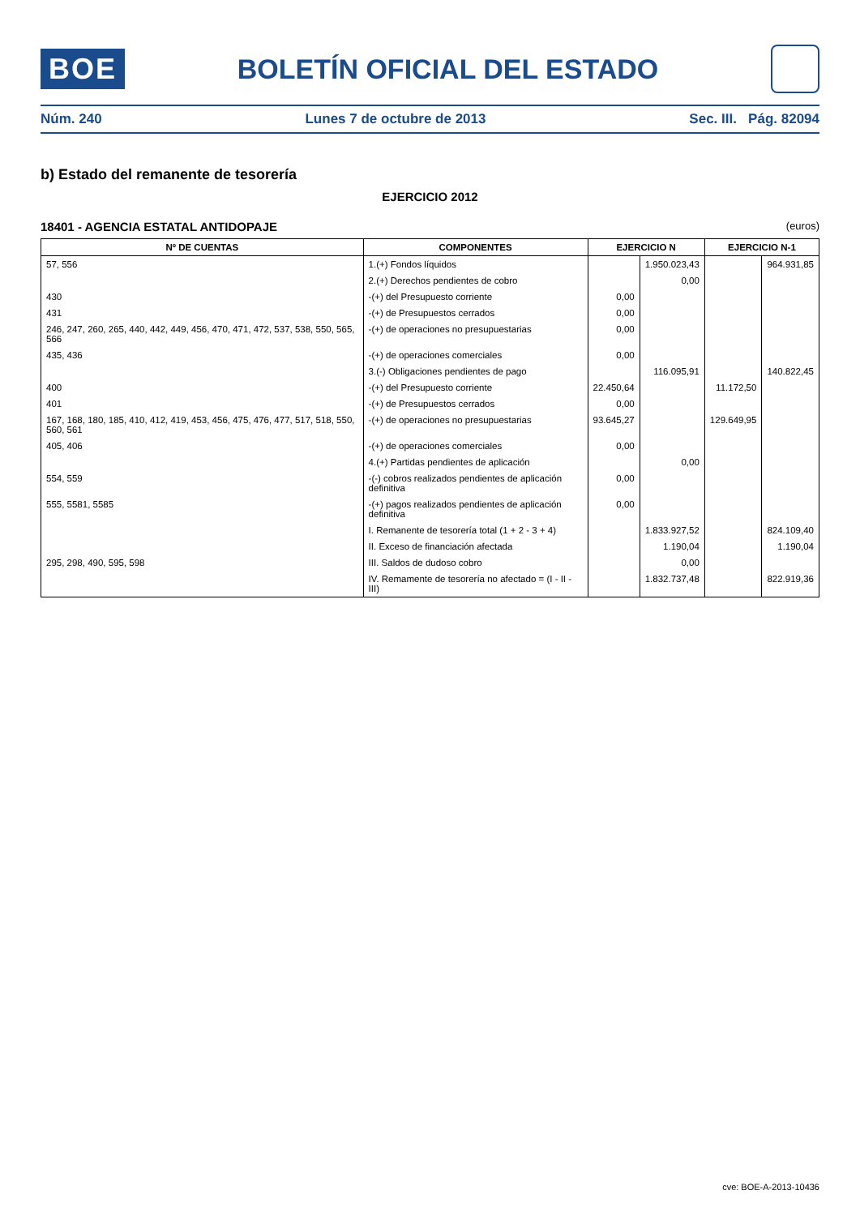BOE
BOLETÍN OFICIAL DEL ESTADO
Núm. 240 Lunes 7 de octubre de 2013 Sec. III. Pág. 82094
b) Estado del remanente de tesorería
EJERCICIO 2012
18401 - AGENCIA ESTATAL ANTIDOPAJE (euros)
| Nº DE CUENTAS | COMPONENTES | EJERCICIO N | | EJERCICIO N-1 | |
| --- | --- | --- | --- | --- | --- |
| 57, 556 | 1.(+) Fondos líquidos | | 1.950.023,43 | | 964.931,85 |
| | 2.(+) Derechos pendientes de cobro | | 0,00 | | |
| 430 | -(+) del Presupuesto corriente | 0,00 | | | |
| 431 | -(+) de Presupuestos cerrados | 0,00 | | | |
| 246, 247, 260, 265, 440, 442, 449, 456, 470, 471, 472, 537, 538, 550, 565, 566 | -(+) de operaciones no presupuestarias | 0,00 | | | |
| 435, 436 | -(+) de operaciones comerciales | 0,00 | | | |
| | 3.(-) Obligaciones pendientes de pago | | 116.095,91 | | 140.822,45 |
| 400 | -(+) del Presupuesto corriente | 22.450,64 | | 11.172,50 | |
| 401 | -(+) de Presupuestos cerrados | 0,00 | | | |
| 167, 168, 180, 185, 410, 412, 419, 453, 456, 475, 476, 477, 517, 518, 550, 560, 561 | -(+) de operaciones no presupuestarias | 93.645,27 | | 129.649,95 | |
| 405, 406 | -(+) de operaciones comerciales | 0,00 | | | |
| | 4.(+) Partidas pendientes de aplicación | | 0,00 | | |
| 554, 559 | -(-) cobros realizados pendientes de aplicación definitiva | 0,00 | | | |
| 555, 5581, 5585 | -(+) pagos realizados pendientes de aplicación definitiva | 0,00 | | | |
| | I. Remanente de tesorería total (1 + 2 - 3 + 4) | | 1.833.927,52 | | 824.109,40 |
| | II. Exceso de financiación afectada | | 1.190,04 | | 1.190,04 |
| 295, 298, 490, 595, 598 | III. Saldos de dudoso cobro | | 0,00 | | |
| | IV. Remamente de tesorería no afectado = (I - II - III) | | 1.832.737,48 | | 822.919,36 |
cve: BOE-A-2013-10436